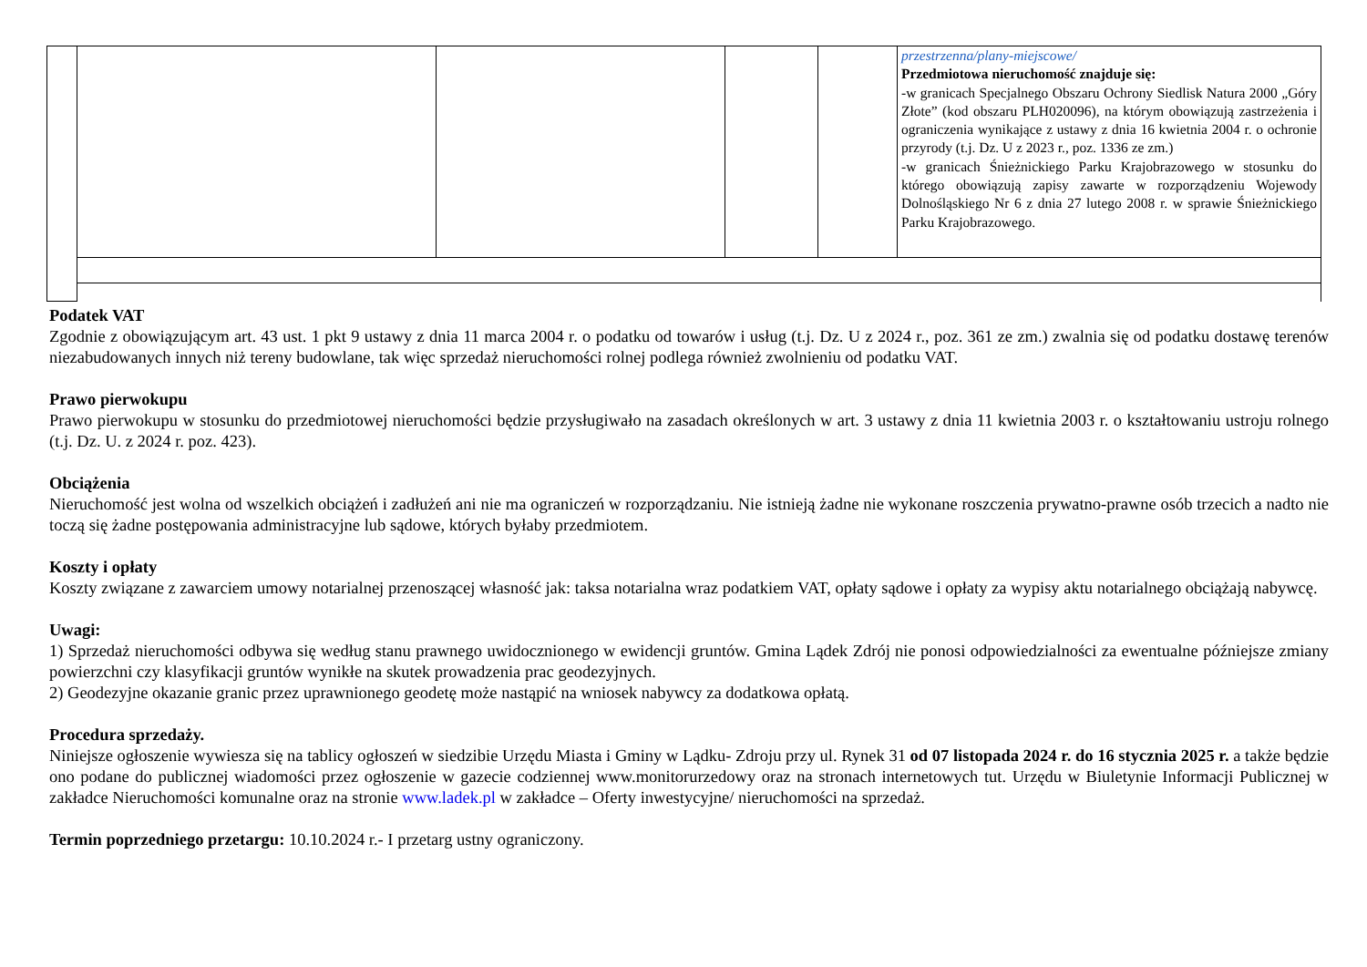| | | | | | przestrzenna/plany-miejscowe/ Przedmiotowa nieruchomość znajduje się: -w granicach Specjalnego Obszaru Ochrony Siedlisk Natura 2000 „Góry Złote” (kod obszaru PLH020096), na którym obowiązują zastrzeżenia i ograniczenia wynikające z ustawy z dnia 16 kwietnia 2004 r. o ochronie przyrody (t.j. Dz. U z 2023 r., poz. 1336 ze zm.) -w granicach Śnieżnickiego Parku Krajobrazowego w stosunku do którego obowiązują zapisy zawarte w rozporządzeniu Wojewody Dolnośląskiego Nr 6 z dnia 27 lutego 2008 r. w sprawie Śnieżnickiego Parku Krajobrazowego. |
Podatek VAT
Zgodnie z obowiązującym art. 43 ust. 1 pkt 9 ustawy z dnia 11 marca 2004 r. o podatku od towarów i usług (t.j. Dz. U z 2024 r., poz. 361 ze zm.) zwalnia się od podatku dostawę terenów niezabudowanych innych niż tereny budowlane, tak więc sprzedaż nieruchomości rolnej podlega również zwolnieniu od podatku VAT.
Prawo pierwokupu
Prawo pierwokupu w stosunku do przedmiotowej nieruchomości będzie przysługiwało na zasadach określonych w art. 3 ustawy z dnia 11 kwietnia 2003 r. o kształtowaniu ustroju rolnego (t.j. Dz. U. z 2024 r. poz. 423).
Obciążenia
Nieruchomość jest wolna od wszelkich obciążeń i zadłużeń ani nie ma ograniczeń w rozporządzaniu. Nie istnieją żadne nie wykonane roszczenia prywatno-prawne osób trzecich a nadto nie toczą się żadne postępowania administracyjne lub sądowe, których byłaby przedmiotem.
Koszty i opłaty
Koszty związane z zawarciem umowy notarialnej przenoszącej własność jak: taksa notarialna wraz podatkiem VAT, opłaty sądowe i opłaty za wypisy aktu notarialnego obciążają nabywcę.
Uwagi:
1) Sprzedaż nieruchomości odbywa się według stanu prawnego uwidocznionego w ewidencji gruntów. Gmina Lądek Zdrój nie ponosi odpowiedzialności za ewentualne późniejsze zmiany powierzchni czy klasyfikacji gruntów wynikłe na skutek prowadzenia prac geodezyjnych.
2) Geodezyjne okazanie granic przez uprawnionego geodetę może nastąpić na wniosek nabywcy za dodatkowa opłatą.
Procedura sprzedaży.
Niniejsze ogłoszenie wywiesza się na tablicy ogłoszeń w siedzibie Urzędu Miasta i Gminy w Lądku- Zdroju przy ul. Rynek 31 od 07 listopada 2024 r. do 16 stycznia 2025 r. a także będzie ono podane do publicznej wiadomości przez ogłoszenie w gazecie codziennej www.monitorurzedowy oraz na stronach internetowych tut. Urzędu w Biuletynie Informacji Publicznej w zakładce Nieruchomości komunalne oraz na stronie www.ladek.pl w zakładce – Oferty inwestycyjne/ nieruchomości na sprzedaż.
Termin poprzedniego przetargu: 10.10.2024 r.- I przetarg ustny ograniczony.